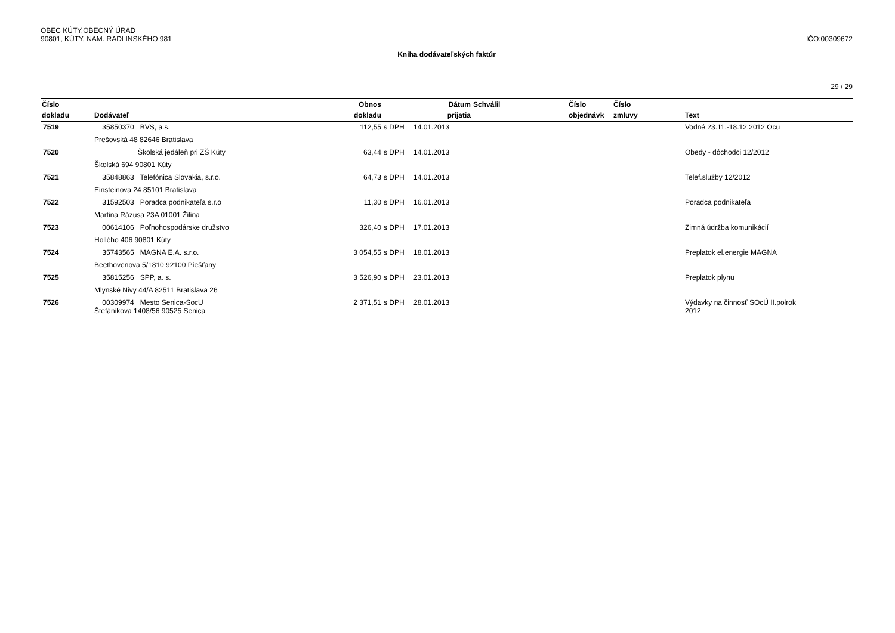OBEC KÚTY,OBECNÝ ÚRAD
90801, KÚTY, NAM. RADLINSKÉHO 981
IČO:00309672
Kniha dodávateľských faktúr
29 / 29
| Číslo | | Obnos | | Dátum | Schválil | Číslo | Číslo | |
| --- | --- | --- | --- | --- | --- | --- | --- | --- |
| dokladu | Dodávateľ | dokladu | | prijatia | | objednávk | zmluvy | Text |
| 7519 | 35850370 BVS, a.s. | 112,55 | s DPH | 14.01.2013 | | | | Vodné 23.11.-18.12.2012 Ocu |
| | Prešovská 48 82646 Bratislava | | | | | | | |
| 7520 | Školská jedáleň pri ZŠ Kúty | 63,44 | s DPH | 14.01.2013 | | | | Obedy - dôchodci 12/2012 |
| | Školská 694 90801 Kúty | | | | | | | |
| 7521 | 35848863 Telefónica Slovakia, s.r.o. | 64,73 | s DPH | 14.01.2013 | | | | Telef.služby 12/2012 |
| | Einsteinova 24 85101 Bratislava | | | | | | | |
| 7522 | 31592503 Poradca podnikateľa s.r.o | 11,30 | s DPH | 16.01.2013 | | | | Poradca podnikateľa |
| | Martina Rázusa 23A 01001 Žilina | | | | | | | |
| 7523 | 00614106 Poľnohospodárske družstvo | 326,40 | s DPH | 17.01.2013 | | | | Zimná údržba komunikácií |
| | Hollého 406 90801 Kúty | | | | | | | |
| 7524 | 35743565 MAGNA E.A. s.r.o. | 3 054,55 | s DPH | 18.01.2013 | | | | Preplatok el.energie MAGNA |
| | Beethovenova 5/1810 92100 Piešťany | | | | | | | |
| 7525 | 35815256 SPP, a. s. | 3 526,90 | s DPH | 23.01.2013 | | | | Preplatok plynu |
| | Mlynské Nivy 44/A 82511 Bratislava 26 | | | | | | | |
| 7526 | 00309974 Mesto Senica-SocU Štefánikova 1408/56 90525 Senica | 2 371,51 | s DPH | 28.01.2013 | | | | Výdavky na činnosť SOcÚ II.polrok 2012 |